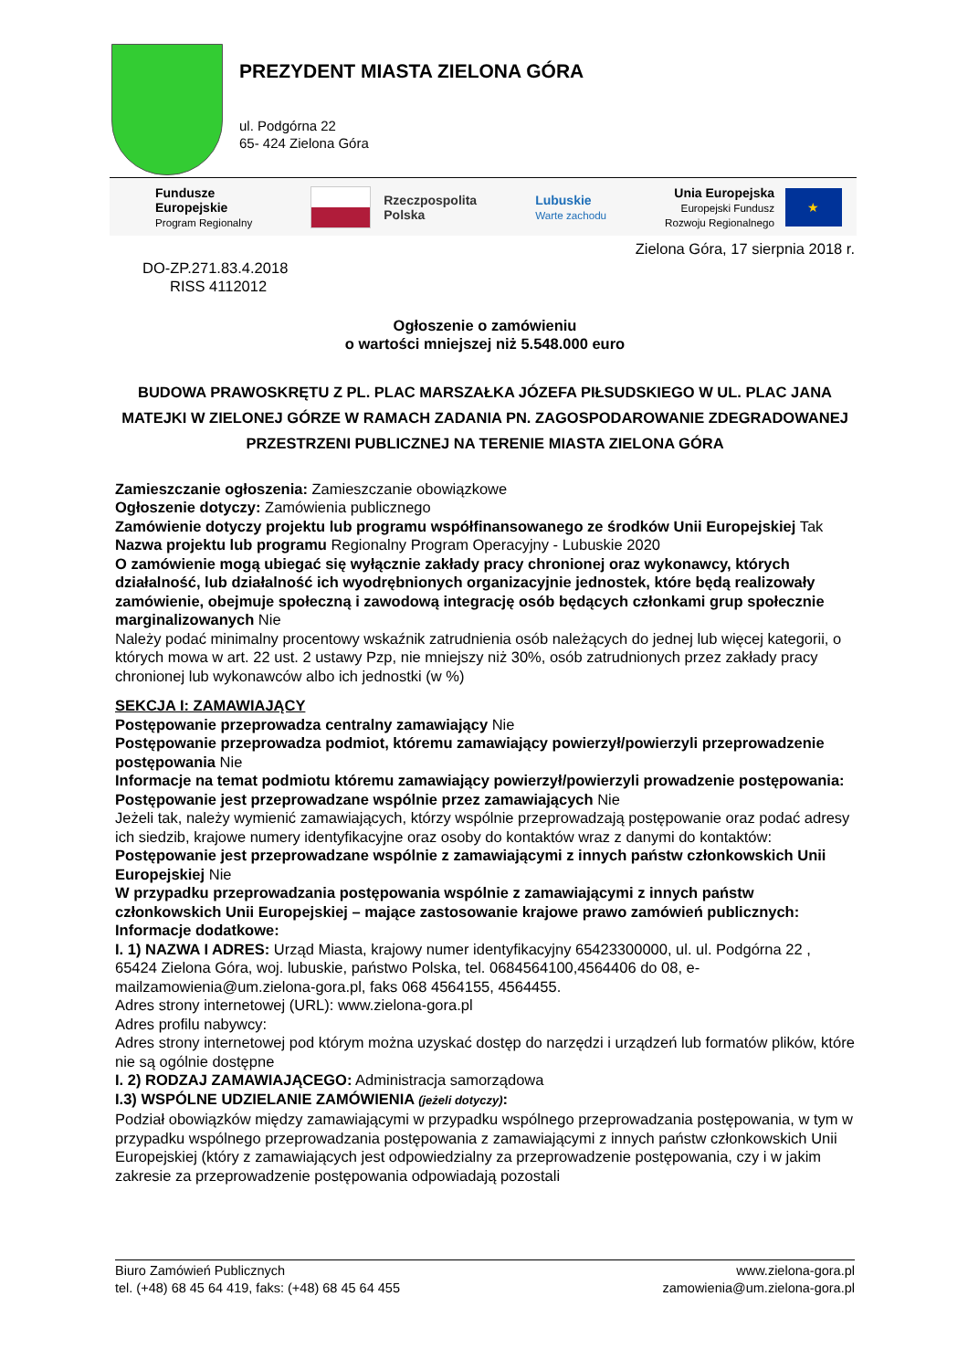PREZYDENT MIASTA ZIELONA GÓRA
ul. Podgórna 22
65- 424 Zielona Góra
Fundusze
Europejskie
Program Regionalny
Rzeczpospolita
Polska
Lubuskie
Warte zachodu
Unia Europejska
Europejski Fundusz
Rozwoju Regionalnego
★
Zielona Góra, 17 sierpnia 2018 r.
DO-ZP.271.83.4.2018
RISS 4112012
Ogłoszenie o zamówieniu
o wartości mniejszej niż 5.548.000 euro
BUDOWA PRAWOSKRĘTU Z PL. PLAC MARSZAŁKA JÓZEFA PIŁSUDSKIEGO W UL. PLAC JANA MATEJKI W ZIELONEJ GÓRZE W RAMACH ZADANIA PN. ZAGOSPODAROWANIE ZDEGRADOWANEJ PRZESTRZENI PUBLICZNEJ NA TERENIE MIASTA ZIELONA GÓRA
Zamieszczanie ogłoszenia: Zamieszczanie obowiązkowe
Ogłoszenie dotyczy: Zamówienia publicznego
Zamówienie dotyczy projektu lub programu współfinansowanego ze środków Unii Europejskiej Tak
Nazwa projektu lub programu Regionalny Program Operacyjny - Lubuskie 2020
O zamówienie mogą ubiegać się wyłącznie zakłady pracy chronionej oraz wykonawcy, których działalność, lub działalność ich wyodrębnionych organizacyjnie jednostek, które będą realizowały zamówienie, obejmuje społeczną i zawodową integrację osób będących członkami grup społecznie marginalizowanych Nie
Należy podać minimalny procentowy wskaźnik zatrudnienia osób należących do jednej lub więcej kategorii, o których mowa w art. 22 ust. 2 ustawy Pzp, nie mniejszy niż 30%, osób zatrudnionych przez zakłady pracy chronionej lub wykonawców albo ich jednostki (w %)
SEKCJA I: ZAMAWIAJĄCY
Postępowanie przeprowadza centralny zamawiający Nie
Postępowanie przeprowadza podmiot, któremu zamawiający powierzył/powierzyli przeprowadzenie postępowania Nie
Informacje na temat podmiotu któremu zamawiający powierzył/powierzyli prowadzenie postępowania:
Postępowanie jest przeprowadzane wspólnie przez zamawiających Nie
Jeżeli tak, należy wymienić zamawiających, którzy wspólnie przeprowadzają postępowanie oraz podać adresy ich siedzib, krajowe numery identyfikacyjne oraz osoby do kontaktów wraz z danymi do kontaktów:
Postępowanie jest przeprowadzane wspólnie z zamawiającymi z innych państw członkowskich Unii Europejskiej Nie
W przypadku przeprowadzania postępowania wspólnie z zamawiającymi z innych państw członkowskich Unii Europejskiej – mające zastosowanie krajowe prawo zamówień publicznych:
Informacje dodatkowe:
I. 1) NAZWA I ADRES: Urząd Miasta, krajowy numer identyfikacyjny 65423300000, ul. ul. Podgórna 22 , 65424 Zielona Góra, woj. lubuskie, państwo Polska, tel. 0684564100,4564406 do 08, e-mailzamowienia@um.zielona-gora.pl, faks 068 4564155, 4564455.
Adres strony internetowej (URL): www.zielona-gora.pl
Adres profilu nabywcy:
Adres strony internetowej pod którym można uzyskać dostęp do narzędzi i urządzeń lub formatów plików, które nie są ogólnie dostępne
I. 2) RODZAJ ZAMAWIAJĄCEGO: Administracja samorządowa
I.3) WSPÓLNE UDZIELANIE ZAMÓWIENIA (jeżeli dotyczy):
Podział obowiązków między zamawiającymi w przypadku wspólnego przeprowadzania postępowania, w tym w przypadku wspólnego przeprowadzania postępowania z zamawiającymi z innych państw członkowskich Unii Europejskiej (który z zamawiających jest odpowiedzialny za przeprowadzenie postępowania, czy i w jakim zakresie za przeprowadzenie postępowania odpowiadają pozostali
Biuro Zamówień Publicznych
tel. (+48) 68 45 64 419, faks: (+48) 68 45 64 455
www.zielona-gora.pl
zamowienia@um.zielona-gora.pl